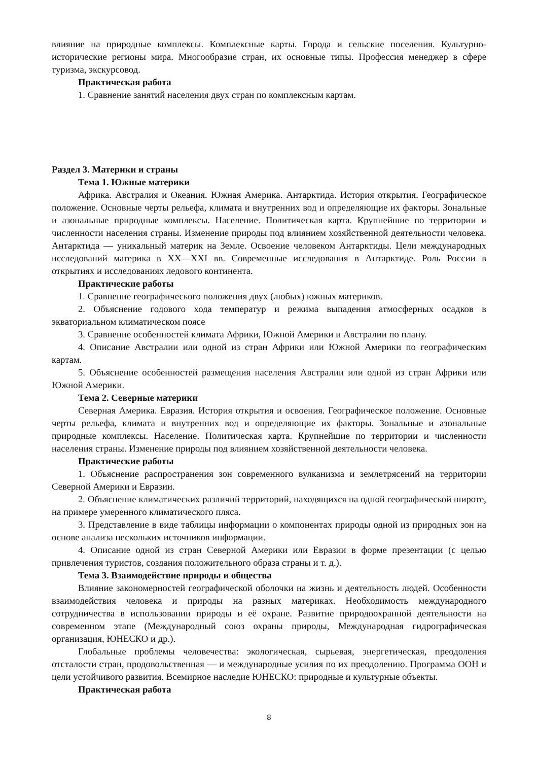влияние на природные комплексы. Комплексные карты. Города и сельские поселения. Культурно-исторические регионы мира. Многообразие стран, их основные типы. Профессия менеджер в сфере туризма, экскурсовод.
Практическая работа
1. Сравнение занятий населения двух стран по комплексным картам.
Раздел 3. Материки и страны
Тема 1. Южные материки
Африка. Австралия и Океания. Южная Америка. Антарктида. История открытия. Географическое положение. Основные черты рельефа, климата и внутренних вод и определяющие их факторы. Зональные и азональные природные комплексы. Население. Политическая карта. Крупнейшие по территории и численности населения страны. Изменение природы под влиянием хозяйственной деятельности человека. Антарктида — уникальный материк на Земле. Освоение человеком Антарктиды. Цели международных исследований материка в XX—XXI вв. Современные исследования в Антарктиде. Роль России в открытиях и исследованиях ледового континента.
Практические работы
1. Сравнение географического положения двух (любых) южных материков.
2. Объяснение годового хода температур и режима выпадения атмосферных осадков в экваториальном климатическом поясе
3. Сравнение особенностей климата Африки, Южной Америки и Австралии по плану.
4. Описание Австралии или одной из стран Африки или Южной Америки по географическим картам.
5. Объяснение особенностей размещения населения Австралии или одной из стран Африки или Южной Америки.
Тема 2. Северные материки
Северная Америка. Евразия. История открытия и освоения. Географическое положение. Основные черты рельефа, климата и внутренних вод и определяющие их факторы. Зональные и азональные природные комплексы. Население. Политическая карта. Крупнейшие по территории и численности населения страны. Изменение природы под влиянием хозяйственной деятельности человека.
Практические работы
1. Объяснение распространения зон современного вулканизма и землетрясений на территории Северной Америки и Евразии.
2. Объяснение климатических различий территорий, находящихся на одной географической широте, на примере умеренного климатического пляса.
3. Представление в виде таблицы информации о компонентах природы одной из природных зон на основе анализа нескольких источников информации.
4. Описание одной из стран Северной Америки или Евразии в форме презентации (с целью привлечения туристов, создания положительного образа страны и т. д.).
Тема 3. Взаимодействие природы и общества
Влияние закономерностей географической оболочки на жизнь и деятельность людей. Особенности взаимодействия человека и природы на разных материках. Необходимость международного сотрудничества в использовании природы и её охране. Развитие природоохранной деятельности на современном этапе (Международный союз охраны природы, Международная гидрографическая организация, ЮНЕСКО и др.).
Глобальные проблемы человечества: экологическая, сырьевая, энергетическая, преодоления отсталости стран, продовольственная — и международные усилия по их преодолению. Программа ООН и цели устойчивого развития. Всемирное наследие ЮНЕСКО: природные и культурные объекты.
Практическая работа
8